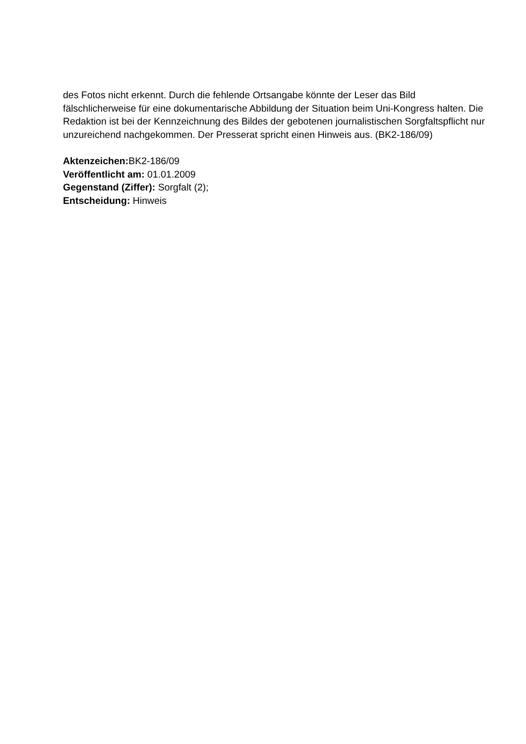des Fotos nicht erkennt. Durch die fehlende Ortsangabe könnte der Leser das Bild fälschlicherweise für eine dokumentarische Abbildung der Situation beim Uni-Kongress halten. Die Redaktion ist bei der Kennzeichnung des Bildes der gebotenen journalistischen Sorgfaltspflicht nur unzureichend nachgekommen. Der Presserat spricht einen Hinweis aus. (BK2-186/09)
Aktenzeichen: BK2-186/09
Veröffentlicht am: 01.01.2009
Gegenstand (Ziffer): Sorgfalt (2);
Entscheidung: Hinweis